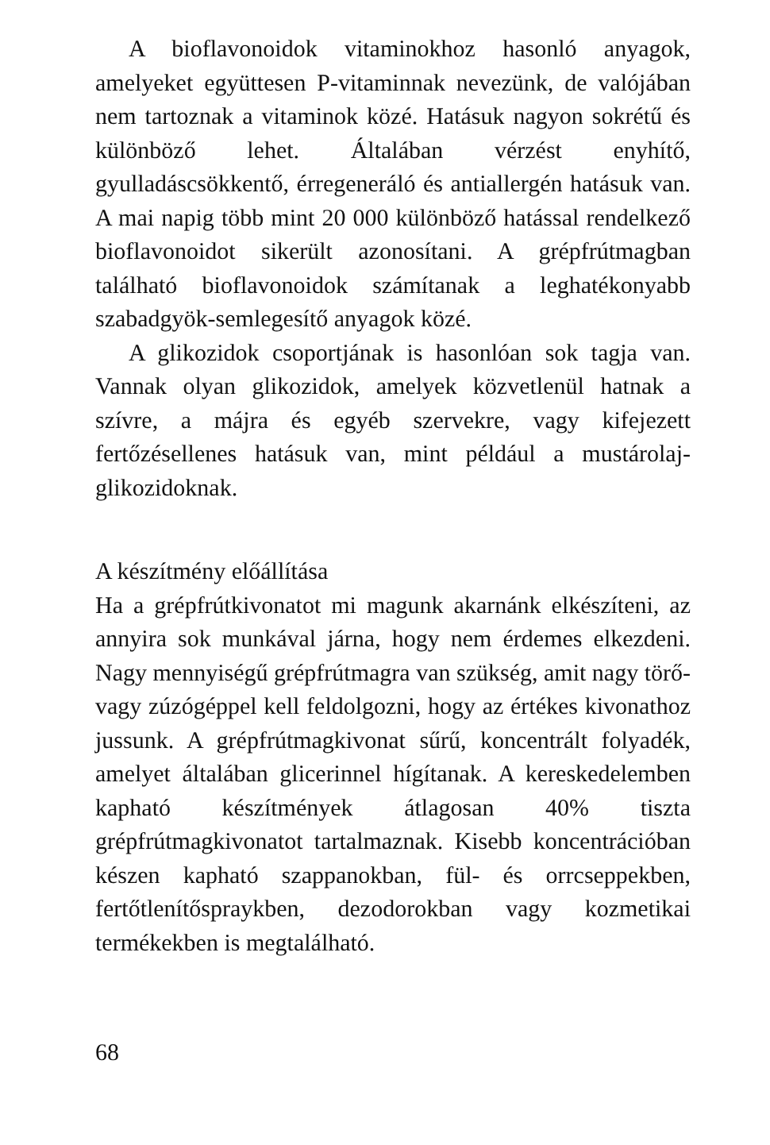A bioflavonoidok vitaminokhoz hasonló anyagok, amelyeket együttesen P-vitaminnak nevezünk, de valójában nem tartoznak a vitaminok közé. Hatásuk nagyon sokrétű és különböző lehet. Általában vérzést enyhítő, gyulladáscsökkentő, érregeneráló és antiallergén hatásuk van. A mai napig több mint 20 000 különböző hatással rendelkező bioflavonoidot sikerült azonosítani. A grépfrútmagban található bioflavonoidok számítanak a leghatékonyabb szabadgyök-semlegesítő anyagok közé.
A glikozidok csoportjának is hasonlóan sok tagja van. Vannak olyan glikozidok, amelyek közvetlenül hatnak a szívre, a májra és egyéb szervekre, vagy kifejezett fertőzésellenes hatásuk van, mint például a mustárolaj-glikozidoknak.
A készítmény előállítása
Ha a grépfrútkivonatot mi magunk akarnánk elkészíteni, az annyira sok munkával járna, hogy nem érdemes elkezdeni. Nagy mennyiségű grépfrútmagra van szükség, amit nagy törő- vagy zúzógéppel kell feldolgozni, hogy az értékes kivonathoz jussunk. A grépfrútmagkivonat sűrű, koncentrált folyadék, amelyet általában glicerinnel hígítanak. A kereskedelemben kapható készítmények átlagosan 40% tiszta grépfrútmagkivonatot tartalmaznak. Kisebb koncentrációban készen kapható szappanokban, fül- és orrcseppekben, fertőtlenítősprayk­ben, dezodorokban vagy kozmetikai termékekben is megtalálható.
68